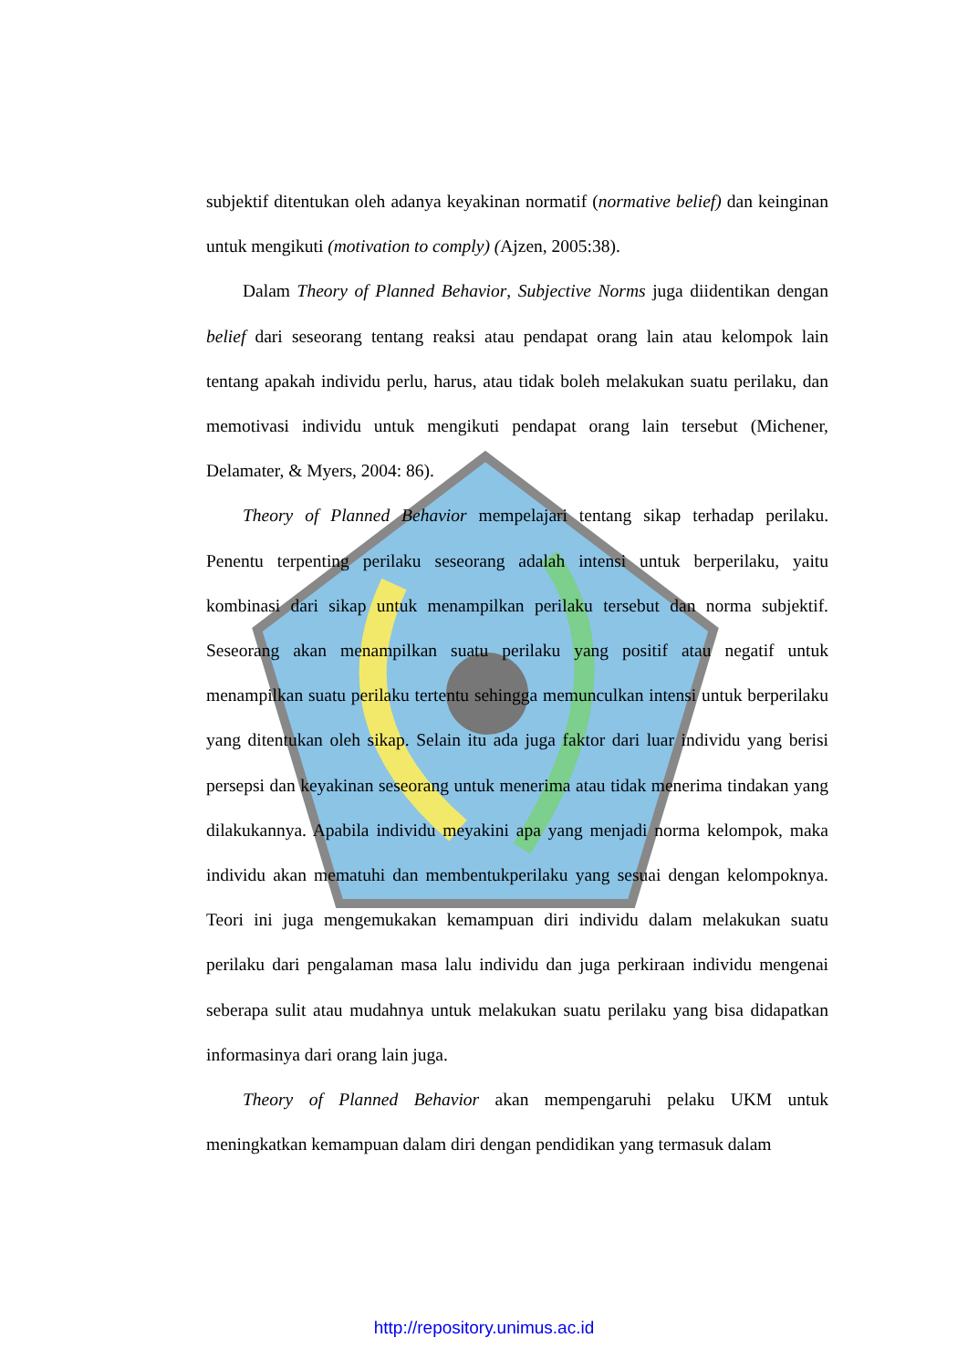subjektif ditentukan oleh adanya keyakinan normatif (normative belief) dan keinginan untuk mengikuti (motivation to comply) (Ajzen, 2005:38).
Dalam Theory of Planned Behavior, Subjective Norms juga diidentikan dengan belief dari seseorang tentang reaksi atau pendapat orang lain atau kelompok lain tentang apakah individu perlu, harus, atau tidak boleh melakukan suatu perilaku, dan memotivasi individu untuk mengikuti pendapat orang lain tersebut (Michener, Delamater, & Myers, 2004: 86).
Theory of Planned Behavior mempelajari tentang sikap terhadap perilaku. Penentu terpenting perilaku seseorang adalah intensi untuk berperilaku, yaitu kombinasi dari sikap untuk menampilkan perilaku tersebut dan norma subjektif. Seseorang akan menampilkan suatu perilaku yang positif atau negatif untuk menampilkan suatu perilaku tertentu sehingga memunculkan intensi untuk berperilaku yang ditentukan oleh sikap. Selain itu ada juga faktor dari luar individu yang berisi persepsi dan keyakinan seseorang untuk menerima atau tidak menerima tindakan yang dilakukannya. Apabila individu meyakini apa yang menjadi norma kelompok, maka individu akan mematuhi dan membentukperilaku yang sesuai dengan kelompoknya. Teori ini juga mengemukakan kemampuan diri individu dalam melakukan suatu perilaku dari pengalaman masa lalu individu dan juga perkiraan individu mengenai seberapa sulit atau mudahnya untuk melakukan suatu perilaku yang bisa didapatkan informasinya dari orang lain juga.
Theory of Planned Behavior akan mempengaruhi pelaku UKM untuk meningkatkan kemampuan dalam diri dengan pendidikan yang termasuk dalam
http://repository.unimus.ac.id